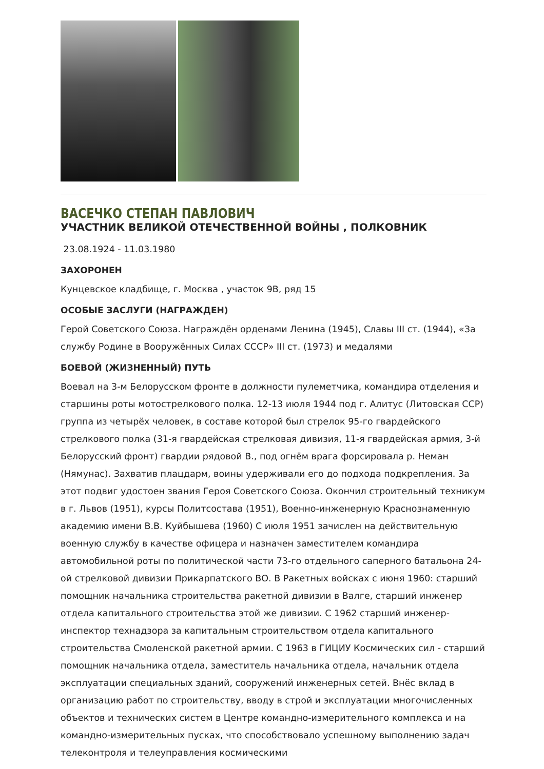ВАСЕЧКО СТЕПАН ПАВЛОВИЧ
УЧАСТНИК ВЕЛИКОЙ ОТЕЧЕСТВЕННОЙ ВОЙНЫ , ПОЛКОВНИК
23.08.1924 - 11.03.1980
ЗАХОРОНЕН
Кунцевское кладбище, г. Москва , участок 9В, ряд 15
ОСОБЫЕ ЗАСЛУГИ (НАГРАЖДЕН)
Герой Советского Союза. Награждён орденами Ленина (1945), Славы III ст. (1944), «За службу Родине в Вооружённых Силах СССР» III ст. (1973) и медалями
БОЕВОЙ (ЖИЗНЕННЫЙ) ПУТЬ
Воевал на 3-м Белорусском фронте в должности пулеметчика, командира отделения и старшины роты мотострелкового полка. 12-13 июля 1944 под г. Алитус (Литовская ССР) группа из четырёх человек, в составе которой был стрелок 95-го гвардейского стрелкового полка (31-я гвардейская стрелковая дивизия, 11-я гвардейская армия, 3-й Белорусский фронт) гвардии рядовой В., под огнём врага форсировала р. Неман (Нямунас). Захватив плацдарм, воины удерживали его до подхода подкрепления. За этот подвиг удостоен звания Героя Советского Союза. Окончил строительный техникум в г. Львов (1951), курсы Политсостава (1951), Военно-инженерную Краснознаменную академию имени В.В. Куйбышева (1960) С июля 1951 зачислен на действительную военную службу в качестве офицера и назначен заместителем командира автомобильной роты по политической части 73-го отдельного саперного батальона 24-ой стрелковой дивизии Прикарпатского ВО. В Ракетных войсках с июня 1960: старший помощник начальника строительства ракетной дивизии в Валге, старший инженер отдела капитального строительства этой же дивизии. С 1962 старший инженер-инспектор технадзора за капитальным строительством отдела капитального строительства Смоленской ракетной армии. С 1963 в ГИЦИУ Космических сил - старший помощник начальника отдела, заместитель начальника отдела, начальник отдела эксплуатации специальных зданий, сооружений инженерных сетей. Внёс вклад в организацию работ по строительству, вводу в строй и эксплуатации многочисленных объектов и технических систем в Центре командно-измерительного комплекса и на командно-измерительных пусках, что способствовало успешному выполнению задач телеконтроля и телеуправления космическими